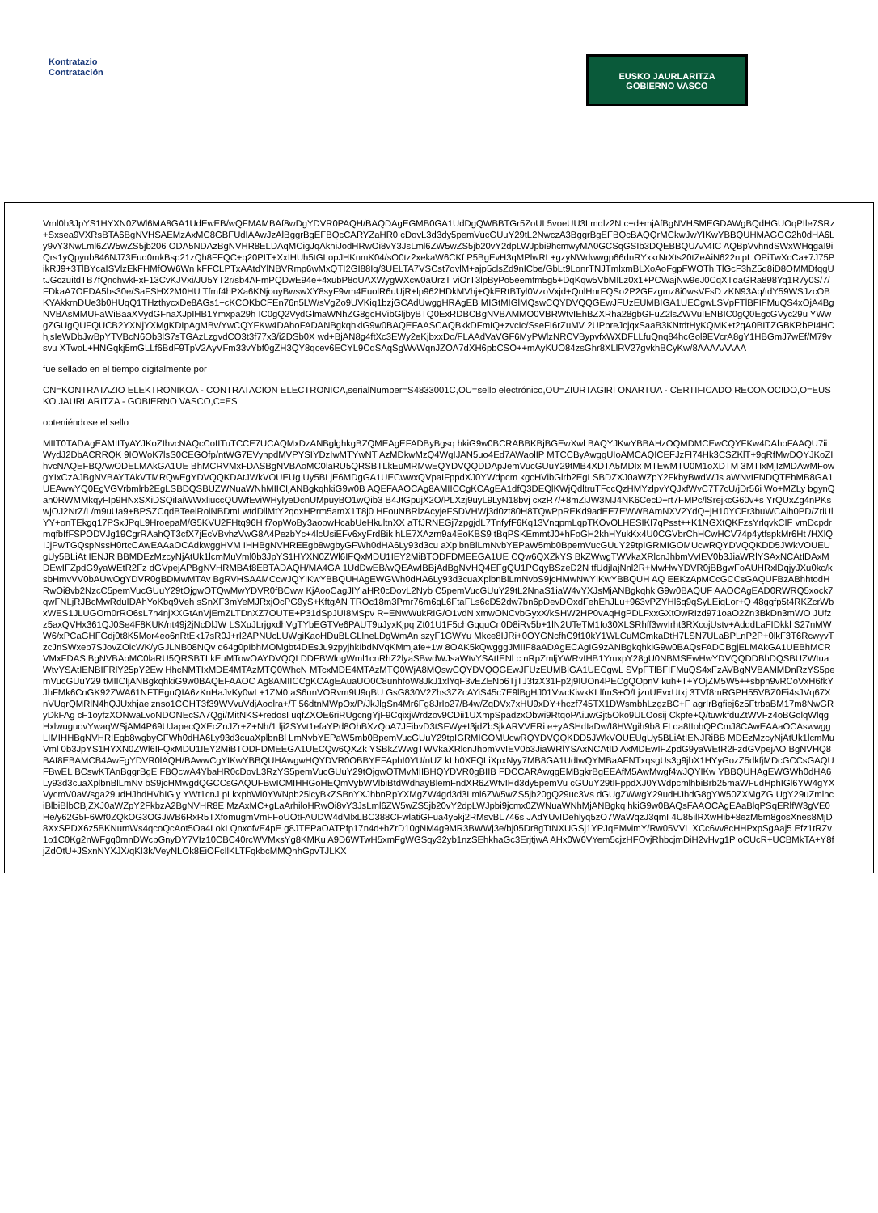Kontratazio
Contratación
EUSKO JAURLARITZA
GOBIERNO VASCO
Vml0b3JpYS1HYXN0ZWl6MA8GA1UdEwEB/wQFMAMBAf8wDgYDVR0PAQH/BAQDAgEGMB0GA1UdDgQWBBTGr5ZoUL5voeUU3Lmdlz2N c+d+mjAfBgNVHSMEGDAWgBQdHGUOqPIle7SRz+Sxsea9VXRsBTA6BgNVHSAEMzAxMC8GBFUdIAAwJzAlBggrBgEFBQcCARYZaHR0 cDovL3d3dy5pemVucGUuY29tL2NwczA3BggrBgEFBQcBAQQrMCkwJwYIKwYBBQUHMAGGG2h0dHA6Ly9vY3NwLml6ZW5wZS5jb206 ODA5NDAzBgNVHR8ELDAqMCigJqAkhiJodHRwOi8vY3JsLml6ZW5wZS5jb20vY2dpLWJpbi9hcmwyMA0GCSqGSIb3DQEBBQUAA4IC AQBpVvhndSWxWHqgaI9iQrs1yQpyub846NJ73Eud0mkBsp21zQh8FFQC+q20PIT+XxIHUh5tGLopJHKnmK04/sO0tz2xekaW6CKf P5BgEvH3qMPlwRL+gzyNWdwwgp66dnRYxkrNrXts20tZeAiN622nlpLlOPiTwXcCa+7J75PikRJ9+3TlBYcaISVlzEkFHMfOW6Wn kFFCLPTxAAtdYlNBVRmp6wMxQTI2GI88Iq/3UELTA7VSCst7ovlM+ajp5clsZd9nICbe/GbLt9LonrTNJTmlxmBLXoAoFgpFWOTh TlGcF3hZ5q8iD8OMMDfqgUtJGczuitdTB7fQnchwkFxF13CvKJVxi/JU5YT2r/sb4AFmPQDwE94e+4xubP8oUAXWygWXcw0aUrzT viOrT3lpByPo5eemfm5g5+DqKqw5VbMILz0x1+PCWajNw9eJ0CqXTqaGRa898Yq1R7y0S/7/FDkaA7OFDA5bs30e/SaFSHX2M0HU Tfmf4hPXa6KNjouyBwswXY8syF9vm4EuolR6uUjR+lp962HDkMVhj+QkERtBTyl0VzoVxjd+QnlHnrFQSo2P2GFzgmz8i0wsVFsD zKN93Aq/tdY59WSJzcOBKYAkkrnDUe3b0HUqQ1THzthycxDe8AGs1+cKCOKbCFEn76n5LW/sVgZo9UVKiq1bzjGCAdUwggHRAgEB MIGtMIGlMQswCQYDVQQGEwJFUzEUMBIGA1UECgwLSVpFTlBFIFMuQS4xOjA4BgNVBAsMMUFaWiBaaXVydGFnaXJpIHB1Ymxpa29h IC0gQ2VydGlmaWNhZG8gcHVibGljbyBTQ0ExRDBCBgNVBAMMO0VBRWtvIEhBZXRha28gbGFuZ2lsZWVuIENBIC0gQ0EgcGVyc29u YWwgZGUgQUFQUCB2YXNjYXMgKDIpAgMBv/YwCQYFKw4DAhoFADANBgkqhkiG9w0BAQEFAASCAQBkkDFmIQ+zvcIc/SseFI6rZuMV 2UPpreJcjqxSaaB3KNtdtHyKQMK+t2qA0BITZGBKRbPI4HChjsIeWDbJwBpYTVBcN6Ob3lS7sTGAzLzgvdCO3t3f77x3/i2DSb0X wd+BjAN8g4ftXc3EWy2eKjbxxDo/FLAAdVaVGF6MyPWlzNRCVBypvfxWXDFLLfuQnq84hcGol9EVcrA8gY1HBGmJ7wEf/M79vsvu XTwoL+HNGqkj5mGLLf6BdF9TpV2AyVFm33vYbf0gZH3QY8qcev6ECYL9CdSAqSgWvWqnJZOA7dXH6pbCSO++mAyKUO84zsGhr8XLlRV27gvkhBCyKw/8AAAAAAAA
fue sellado en el tiempo digitalmente por
CN=KONTRATAZIO ELEKTRONIKOA - CONTRATACION ELECTRONICA,serialNumber=S4833001C,OU=sello electrónico,OU=ZIURTAGIRI ONARTUA - CERTIFICADO RECONOCIDO,O=EUSKO JAURLARITZA - GOBIERNO VASCO,C=ES
obteniéndose el sello
MIIT0TADAgEAMIITyAYJKoZIhvcNAQcCoIITuTCCE7UCAQMxDzANBglghkgBZQMEAgEFADByBgsq hkiG9w0BCRABBKBjBGEwXwl BAQYJKwYBBAHzOQMDMCEwCQYFKw4DAhoFAAQU7iiWydJ2DbACRRQK 9IOWoK7lsS0CEGOfp/ntWG7EVyhpdMVPYSIYDzIwMTYwNT AzMDkwMzQ4WgIJAN5uo4Ed7AWaolIP MTCCByAwggUIoAMCAQICEFJzFI74Hk3CSZKlT+9qRfMwDQYJKoZIhvcNAQEFBQAwODELMAkGA1UE BhMCRVMxFDASBgNVBAoMC0laRU5QRSBTLkEuMRMwEQYDVQQDDApJemVucGUuY29tMB4XDTA5MDIx MTEwMTU0M1oXDTM 3MTIxMjIzMDAwMFowgYIxCzAJBgNVBAYTAkVTMRQwEgYDVQQKDAtJWkVOUEUg Uy5BLjE6MDgGA1UECwwxQVpaIFppdXJ0YWdpcm kgcHVibGlrb2EgLSBDZXJ0aWZpY2FkbyBwdWJs aWNvIFNDQTEhMB8GA1UEAwwYQ0EgVGVrbmlrb2EgLSBDQSBUZWNuaWNhMIICIjANBgkqhkiG9w0B AQEFAAOCAg8AMIICCgKCAgEA1dfQ3DEQlKWjQdltruTFccQzHMYzlpvYQJxfWvC7T7cU/jDr56i Wo+MZLy bgynQah0RWMMkqyFIp9HNxSXiDSQiIaiWWxliuccQUWfEviWHylyeDcnUMpuyBO1wQib3 B4JtGpujX2O/PLXzj9uyL9LyN18bvj cxzR7/+8mZiJW3MJ4NK6CecD+rt7FMPc/lSrejkcG60v+s YrQUxZg4nPKswjOJ2NrZ/L/m9uUa9+BPSZCqdBTeeiRoiNBDmLwtdDllMtY2qqxHPrm5amX1T8j0 HFouNBRlzAcyjeFSDVHWj3d0zt80H8TQwPpREKd9adEE7EWWBAmNXV2YdQ+jH10YCFr3buWCAih0PD/ZriUlYY+onTEkgq17PSxJPqL9HroepaM/G5KVU2FHtq96H f7opWoBy3aoowHcabUeHkultnXX aTfJRNEGj7zpgjdL7TnfyfF6Kq13VnqpmLqpTKOvOLHESIKI7qPsst++K1NGXtQKFzsYrlqvkCIF vmDcpdrmqfbIfFSPODVJg19CgrRAahQT3cfX7jEcVBvhzVwG8A4PezbYc+4lcUsiEFv6xyFrdBik hLE7XAzrn9a4EoKBS9 tBqPSKEmmtJ0+hFoGH2khHYukKx4U0CGVbrChHCwHCV74p4ytfspkMr6Ht /HXlQIJjPwTGQspNssH0rtcCAwEAAaOCAdkwggHVM IHHBgNVHREEgb8wgbyGFWh0dHA6Ly93d3cu aXplbnBlLmNvbYEPaW5mb0BpemVucGUuY29tpIGRMIGOMUcwRQYDVQQKDD5JWkVOUEUgUy5BLiAt IENJRiBBMDEzMzcyNjAtUk1lcmMuVml0b3JpYS1HYXN0ZWl6IFQxMDU1IEY2MiBTODFDMEEGA1UE CQw6QXZkYS BkZWwgTWVkaXRlcnJhbmVvIEV0b3JiaWRlYSAxNCAtIDAxMDEwIFZpdG9yaWEtR2Fz dGVpejAPBgNVHRMBAf8EBTADAQH/MA4GA 1UdDwEB/wQEAwIBBjAdBgNVHQ4EFgQU1PGqyBSzeD2N tfUdjIajNnl2R+MwHwYDVR0jBBgwFoAUHRxlDqjyJXu0kc/ksbHmvVV0bAUwOgYDVR0gBDMwMTAv BgRVHSAAMCcwJQYIKwYBBQUHAgEWGWh0dHA6Ly93d3cuaXplbnBlLmNvbS9jcHMwNwYIKwYBBQUH AQ EEKzApMCcGCCsGAQUFBzABhhtodHRwOi8vb2NzcC5pemVucGUuY29tOjgwOTQwMwYDVR0fBCww KjAooCagJIYiaHR0cDovL2Nyb C5pemVucGUuY29tL2NnaS1iaW4vYXJsMjANBgkqhkiG9w0BAQUF AAOCAgEAD0RWRQ5xock7qwFNLjRJBcMwRduIDAhYoKbq9Veh sSnXF3mYeMJRxjOcPG9yS+KftgAN TROc18m3Pmr76m6qL6FtaFLs6cD52dw7bn6pDevDOxdFehEhJLu+963vPZYHl6q9qSyLEiqLor+Q 48ggfp5t4RKZcrWbxWES1JLUGOm0rRO6sL7n4njXXGtAnVjEmZLTDnXZ7OUTE+P31dSpJUI8MSpv R+ENwWukRIG/O1vdN xmwONCvbGyxX/kSHW2HP0vAqHgPDLFxxGXtOwRIzd971oaO2Zn3BkDn3mWO JUfzz5axQVHx361QJ0Se4F8KUK/nt49j2jNcDlJW LSXuJLrjgxdhVgTYbEGTVe6PAUT9uJyxKjpq Zt01U1F5chGqquCn0D8iRv5b+1lN2UTeTM1fo30XLSRhff3wvIrht3RXcojUstv+AdddLaFIDkkl S27nMWW6/xPCaGHFGdj0t8K5Mor4eo6nRtEk17sR0J+rI2APNUcLUWgiKaoHDuBLGLlneLDgWmAn szyF1GWYu Mkce8IJRi+0OYGNcfhC9f10kY1WLCuMCmkaDtH7LSN7ULaBPLnP2P+0lkF3T6RcwyvT zcJnSWxeb7SJovZOicWK/yGJLNB08NQv q64g0pIbhMOMgbt4DEsJu9zpyjhkIbdNVqKMmjafe+1w 8OAK5kQwgggJMIIF8aADAgECAgIG9zANBgkqhkiG9w0BAQsFADCBgjELMAkGA1UEBhMCRVMxFDAS BgNVBAoMC0laRU5QRSBTLkEuMTowOAYDVQQLDDFBWlogWml1cnRhZ2lyaSBwdWJsaWtvYSAtIENl c nRpZmljYWRvIHB1YmxpY28gU0NBMSEwHwYDVQQDDBhDQSBUZWtuaWtvYSAtIENBIFRlY25pY2Ew HhcNMTIxMDE4MTAzMTQ0WhcN MTcxMDE4MTAzMTQ0WjA8MQswCQYDVQQGEwJFUzEUMBIGA1UECgwL SVpFTlBFIFMuQS4xFzAVBgNVBAMMDnRzYS5pemVucGUuY29 tMIICIjANBgkqhkiG9w0BAQEFAAOC Ag8AMIICCgKCAgEAuaUO0C8unhfoW8JkJ1xlYqF3vEZENb6TjTJ3fzX31Fp2j9IUOn4PECgQOpnV kuh+T+YOjZM5W5++sbpn9vRCoVxH6fkYJhFMk6CnGK92ZWA61NFTEgnQIA6zKnHaJvKy0wL+1ZM0 aS6unVORvm9U9qBU GsG830V2Zhs3ZZcAYiS45c7E9lBgHJ01VwcKiwkKLlfmS+O/LjzuUEvxUtxj 3TVf8mRGPH55VBZ0Ei4sJVq67XnVUqrQMRlN4hQJUxhjaelznso1CGHT3f39WVvuVdjAoolra+/T 56dtnMWpOx/P/JkJlgSn4Mr6Fg8JrIo27/B4w/ZqDVx7xHU9xDY+hczf745TX1DWsmbhLzgzBC+F agrIrBgfiej6z5FtrbaBM17m8NwGRyDkFAg cF1oyfzXONwaLvoNDONEcSA7Qgi/MitNKS+redosI uqfZXOE6riRUgcngYjF9CqixjWrdzov9CDii1UXmpSpadzxObwi9RtqoPAiuwGjt5Oko9ULOosij Ckpfe+Q/tuwkfduZtWVFz4oBGolqWlqgHxlwuguovYwaqWSjAM4P69UJapecQXEcZnJZr+Z+Nh/1 lji2SYvt1efaYPd8OhBXzQoA7JFibvD3tSFWy+I3jdZbSjkARVVERi e+yASHdIaDw/I8HWgih9b8 FLqa8IIobQPCmJ8CAwEAAaOCAswwggLIMIHHBgNVHRIEgb8wgbyGFWh0dHA6Ly93d3cuaXplbnBl LmNvbYEPaW5mb0BpemVucGUuY29tpIGRMIGOMUcwRQYDVQQKDD5JWkVOUEUgUy5BLiAtIENJRiBB MDEzMzcyNjAtUk1lcmMuVml 0b3JpYS1HYXN0ZWl6IFQxMDU1IEY2MiBTODFDMEEGA1UECQw6QXZk YSBkZWwgTWVkaXRlcnJhbmVvIEV0b3JiaWRlYSAxNCAtID AxMDEwIFZpdG9yaWEtR2FzdGVpejAO BgNVHQ8BAf8EBAMCB4AwFgYDVR0lAQH/BAwwCgYIKwYBBQUHAwgwHQYDVR0OBBYEFAphI0YU/nUZ kLh0XFQLiXpxNyy7MB8GA1UdIwQYMBaAFNTxqsgUs3g9jbX1HYyGozZ5dkfjMDcGCCsGAQUFBwEL BCswKTAnBggrBgE FBQcwA4YbaHR0cDovL3RzYS5pemVucGUuY29tOjgwOTMvMIIBHQYDVR0gBIIB FDCCARAwggEMBgkrBgEEAfM5AwMwgf4wJQYIKw YBBQUHAgEWGWh0dHA6Ly93d3cuaXplbnBlLmNv bS9jcHMwgdQGCCsGAQUFBwICMIHHGoHEQmVybWVlbiBtdWdhayBlemFndXR6ZWtvIHd3dy5pemVu cGUuY29tIFppdXJ0YWdpcmlhbiBrb25maWFudHphIGl6YW4gYXVycmV0aWsga29udHJhdHVhIGly YWt1cnJ pLkxpbWl0YWNpb25lcyBkZSBnYXJhbnRpYXMgZW4gd3d3Lml6ZW5wZS5jb20gQ29uc3Vs dGUgZWwgY29udHJhdG8gYW50ZXMgZG UgY29uZmlhciBlbiBlbCBjZXJ0aWZpY2FkbzA2BgNVHR8E MzAxMC+gLaArhiloHRwOi8vY3JsLml6ZW5wZS5jb20vY2dpLWJpbi9jcmx0ZWNuaWNhMjANBgkq hkiG9w0BAQsFAAOCAgEAaBlqPSqERlfW3gVE0He/y62G5F6Wf0ZQkOG3OGJWB6RxR5TXfomugmVmFFoUOtFAUDW4dMlxLBC388CFwlatiGFua4y5kj2RMsvBL746s JAdYUvIDehlyq5zO7WaWqzJ3qmI 4U85ilRXwHib+8ezM5m8gosXnes8MjD8XxSPDX6z5BKNumWs4qcoQcAot5Oa4LokLQnxofvE4pE g8JTEPaOATPfp17n4d+hZrD10gNM4g9MR3BWWj3e/bj05Dr8gTtNXUGSj1YPJqEMvimY/Rw05VVL XCc6vv8cHHPxpSgAaj5 Efz1tRZv1o1C0Kg2nWFgq0mnDWcpGnyDY7VIz10CBC40rcWVMxsYg8KMKu A9D6WTwH5xmFgWGSqy32yb1nzSEhkhaGc3ErjtjwA AHx0W6VYem5cjzHFOvjRhbcjmDiH2vHvg1P oCUcR+UCBMkTA+Y8fjZdOtU+JSxnNYXJX/qKI3k/VeyNLOk8EiOFcIlKLTFqkbcMMQhhGpvTJLKX